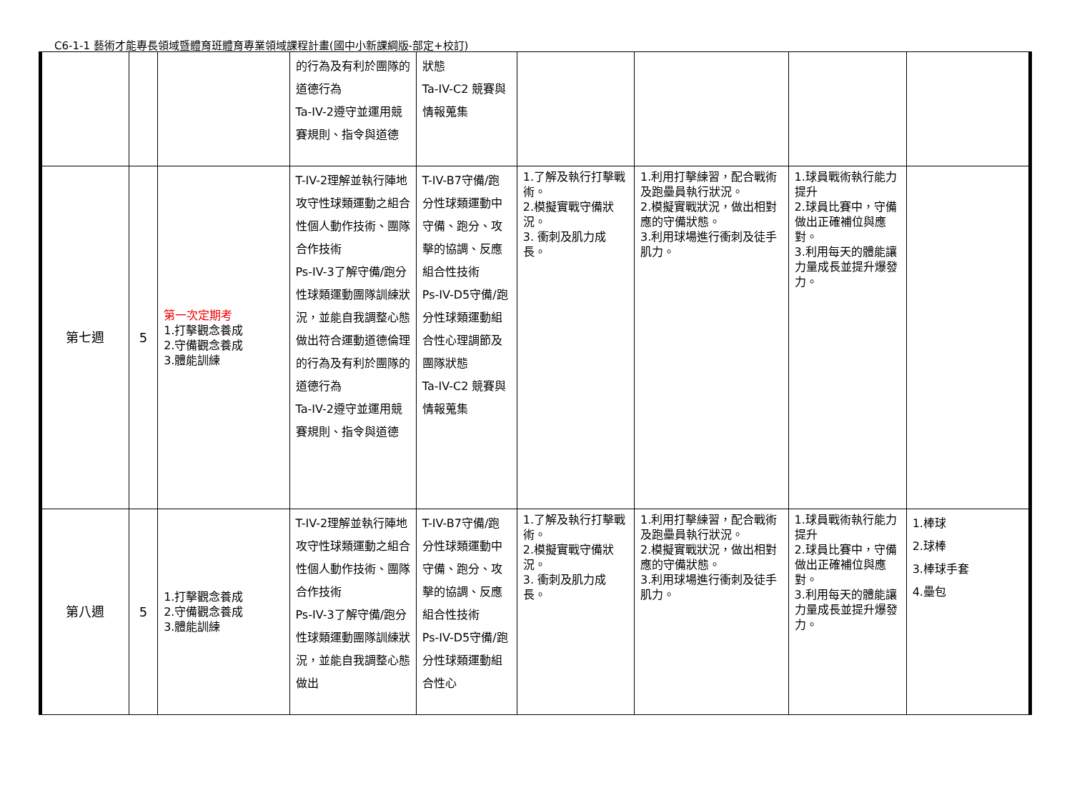C6-1-1 藝術才能專長領域暨體育班體育專業領域課程計畫(國中小新課綱版-部定+校訂)
| | | | 的行為及有利於團隊的道德行為 Ta-IV-2遵守並運用競賽規則、指令與道德 | 狀態 Ta-IV-C2 競賽與情報蒐集 | | | | |
| 第七週 | 5 | 第一次定期考 1.打擊觀念養成 2.守備觀念養成 3.體能訓練 | T-IV-2理解並執行陣地攻守性球類運動之組合性個人動作技術、團隊合作技術 Ps-IV-3了解守備/跑分性球類運動團隊訓練狀況，並能自我調整心態做出符合運動道德倫理的行為及有利於團隊的道德行為 Ta-IV-2遵守並運用競賽規則、指令與道德 | T-IV-B7守備/跑分性球類運動中守備、跑分、攻擊的協調、反應組合性技術 Ps-IV-D5守備/跑分性球類運動組合性心理調節及團隊狀態 Ta-IV-C2 競賽與情報蒐集 | 1.了解及執行打擊戰術。 2.模擬實戰守備狀況。 3. 衝刺及肌力成長。 | 1.利用打擊練習，配合戰術及跑壘員執行狀況。 2.模擬實戰狀況，做出相對應的守備狀態。 3.利用球場進行衝刺及徒手肌力。 | 1.球員戰術執行能力提升 2.球員比賽中，守備做出正確補位與應對。 3.利用每天的體能讓力量成長並提升爆發力。 | |
| 第八週 | 5 | 1.打擊觀念養成 2.守備觀念養成 3.體能訓練 | T-IV-2理解並執行陣地攻守性球類運動之組合性個人動作技術、團隊合作技術 Ps-IV-3了解守備/跑分性球類運動團隊訓練狀況，並能自我調整心態做出 | T-IV-B7守備/跑分性球類運動中守備、跑分、攻擊的協調、反應組合性技術 Ps-IV-D5守備/跑分性球類運動組合性心 | 1.了解及執行打擊戰術。 2.模擬實戰守備狀況。 3. 衝刺及肌力成長。 | 1.利用打擊練習，配合戰術及跑壘員執行狀況。 2.模擬實戰狀況，做出相對應的守備狀態。 3.利用球場進行衝刺及徒手肌力。 | 1.球員戰術執行能力提升 2.球員比賽中，守備做出正確補位與應對。 3.利用每天的體能讓力量成長並提升爆發力。 | 1.棒球 2.球棒 3.棒球手套 4.壘包 |